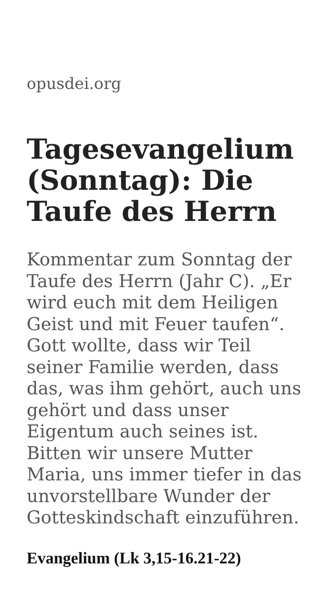opusdei.org
Tagesevangelium (Sonntag): Die Taufe des Herrn
Kommentar zum Sonntag der Taufe des Herrn (Jahr C). „Er wird euch mit dem Heiligen Geist und mit Feuer taufen“. Gott wollte, dass wir Teil seiner Familie werden, dass das, was ihm gehört, auch uns gehört und dass unser Eigentum auch seines ist. Bitten wir unsere Mutter Maria, uns immer tiefer in das unvorstellbare Wunder der Gotteskindschaft einzuführen.
Evangelium (Lk 3,15-16.21-22)